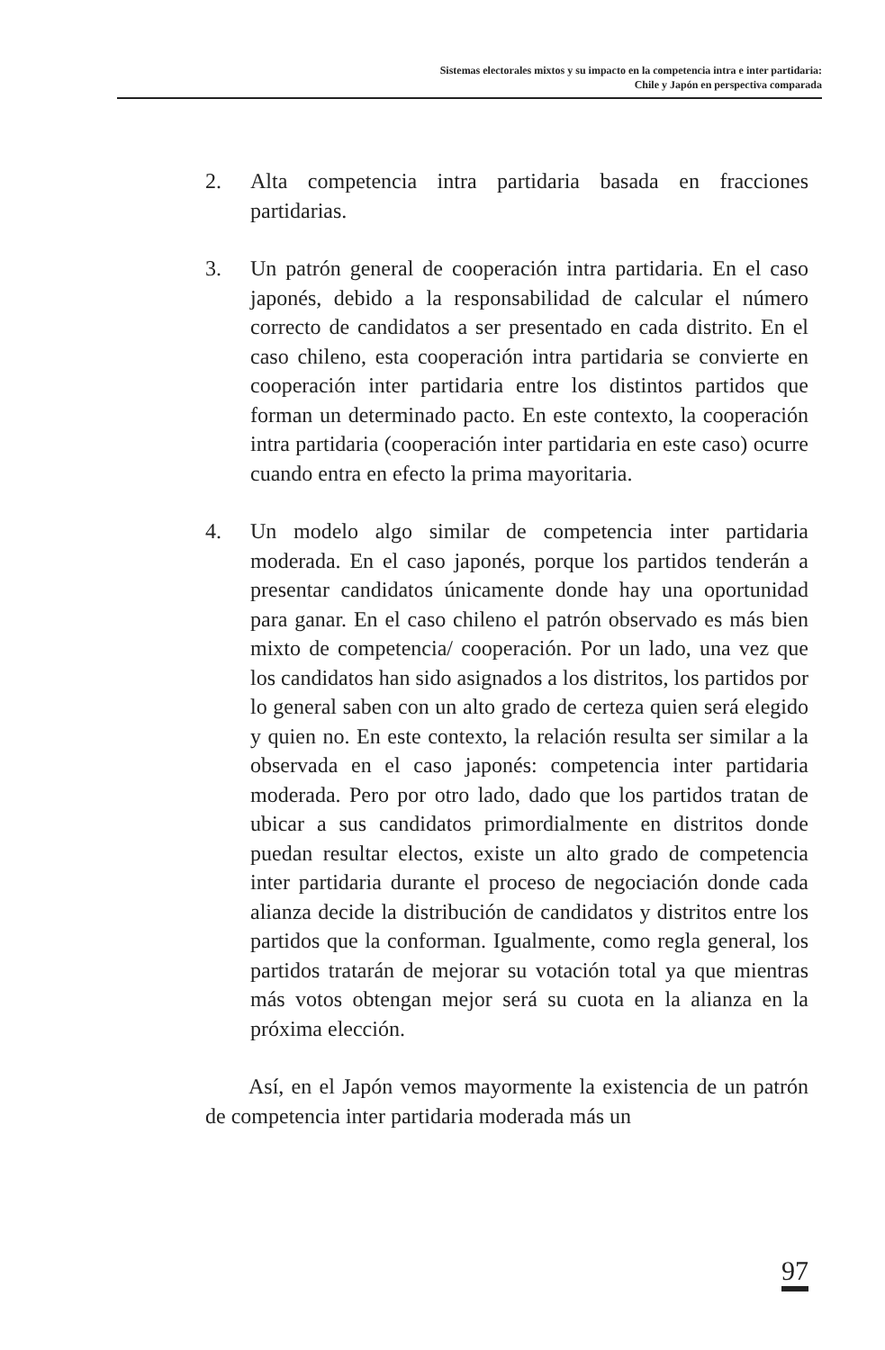Sistemas electorales mixtos y su impacto en la competencia intra e inter partidaria:
Chile y Japón en perspectiva comparada
2. Alta competencia intra partidaria basada en fracciones partidarias.
3. Un patrón general de cooperación intra partidaria. En el caso japonés, debido a la responsabilidad de calcular el número correcto de candidatos a ser presentado en cada distrito. En el caso chileno, esta cooperación intra partidaria se convierte en cooperación inter partidaria entre los distintos partidos que forman un determinado pacto. En este contexto, la cooperación intra partidaria (cooperación inter partidaria en este caso) ocurre cuando entra en efecto la prima mayoritaria.
4. Un modelo algo similar de competencia inter partidaria moderada. En el caso japonés, porque los partidos tenderán a presentar candidatos únicamente donde hay una oportunidad para ganar. En el caso chileno el patrón observado es más bien mixto de competencia/ cooperación. Por un lado, una vez que los candidatos han sido asignados a los distritos, los partidos por lo general saben con un alto grado de certeza quien será elegido y quien no. En este contexto, la relación resulta ser similar a la observada en el caso japonés: competencia inter partidaria moderada. Pero por otro lado, dado que los partidos tratan de ubicar a sus candidatos primordialmente en distritos donde puedan resultar electos, existe un alto grado de competencia inter partidaria durante el proceso de negociación donde cada alianza decide la distribución de candidatos y distritos entre los partidos que la conforman. Igualmente, como regla general, los partidos tratarán de mejorar su votación total ya que mientras más votos obtengan mejor será su cuota en la alianza en la próxima elección.
Así, en el Japón vemos mayormente la existencia de un patrón de competencia inter partidaria moderada más un
97